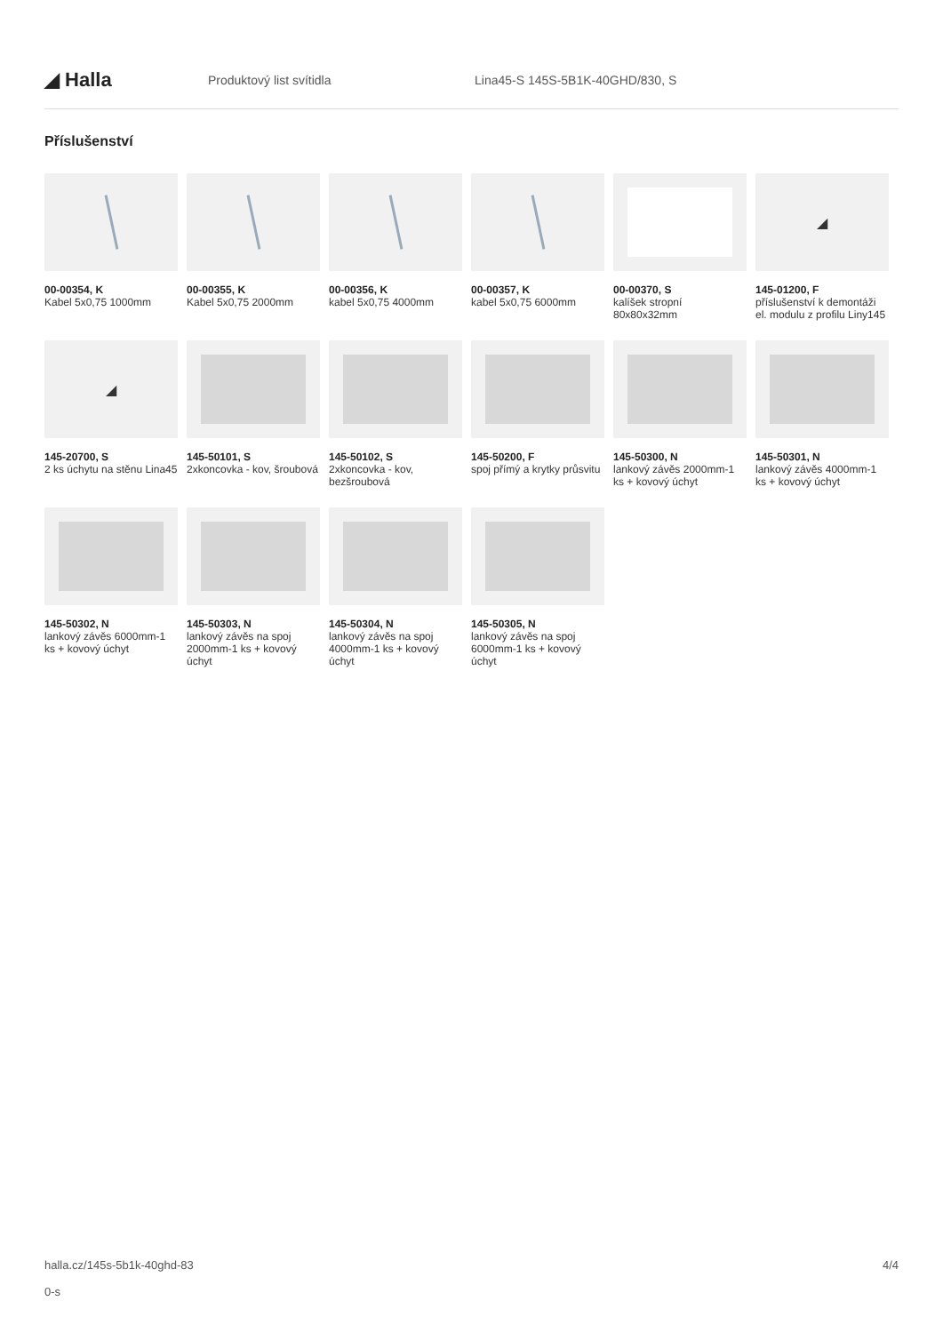◢ Halla
Produktový list svítidla
Lina45-S 145S-5B1K-40GHD/830, S
Příslušenství
00-00354, K
Kabel 5x0,75 1000mm
00-00355, K
Kabel 5x0,75 2000mm
00-00356, K
kabel 5x0,75 4000mm
00-00357, K
kabel 5x0,75 6000mm
00-00370, S
kalíšek stropní 80x80x32mm
◢
145-01200, F
příslušenství k demontáži el. modulu z profilu Liny145
◢
145-20700, S
2 ks úchytu na stěnu Lina45
145-50101, S
2xkoncovka - kov, šroubová
145-50102, S
2xkoncovka - kov, bezšroubová
145-50200, F
spoj přímý a krytky průsvitu
145-50300, N
lankový závěs 2000mm-1 ks + kovový úchyt
145-50301, N
lankový závěs 4000mm-1 ks + kovový úchyt
145-50302, N
lankový závěs 6000mm-1 ks + kovový úchyt
145-50303, N
lankový závěs na spoj 2000mm-1 ks + kovový úchyt
145-50304, N
lankový závěs na spoj 4000mm-1 ks + kovový úchyt
145-50305, N
lankový závěs na spoj 6000mm-1 ks + kovový úchyt
halla.cz/145s-5b1k-40ghd-83
0-s
4/4